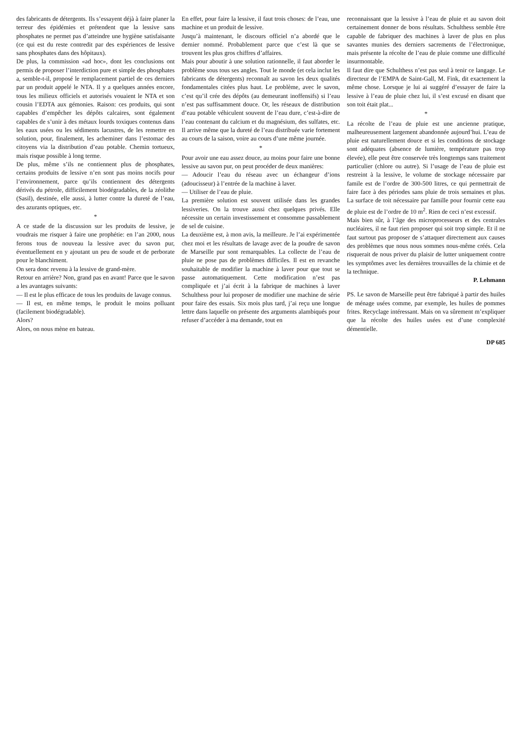des fabricants de détergents. Ils s’essayent déjà à faire planer la terreur des épidémies et prétendent que la lessive sans phosphates ne permet pas d’atteindre une hygiène satisfaisante (ce qui est du reste contredit par des expériences de lessive sans phosphates dans des hôpitaux).
De plus, la commission «ad hoc», dont les conclusions ont permis de proposer l’interdiction pure et simple des phosphates a, semble-t-il, proposé le remplacement partiel de ces derniers par un produit appelé le NTA. Il y a quelques années encore, tous les milieux officiels et autorisés vouaient le NTA et son cousin l’EDTA aux gémonies. Raison: ces produits, qui sont capables d’empêcher les dépôts calcaires, sont également capables de s’unir à des métaux lourds toxiques contenus dans les eaux usées ou les sédiments lacustres, de les remettre en solution, pour, finalement, les acheminer dans l’estomac des citoyens via la distribution d’eau potable. Chemin tortueux, mais risque possible à long terme.
De plus, même s’ils ne contiennent plus de phosphates, certains produits de lessive n’en sont pas moins nocifs pour l’environnement, parce qu’ils contiennent des détergents dérivés du pétrole, difficilement biodégradables, de la zéolithe (Sasil), destinée, elle aussi, à lutter contre la dureté de l’eau, des azurants optiques, etc.
*
A ce stade de la discussion sur les produits de lessive, je voudrais me risquer à faire une prophétie: en l’an 2000, nous ferons tous de nouveau la lessive avec du savon pur, éventuellement en y ajoutant un peu de soude et de perborate pour le blanchiment.
On sera donc revenu à la lessive de grand-mère.
Retour en arrière? Non, grand pas en avant! Parce que le savon a les avantages suivants:
— Il est le plus efficace de tous les produits de lavage connus.
— Il est, en même temps, le produit le moins polluant (facilement biodégradable).
Alors?
Alors, on nous mène en bateau.
En effet, pour faire la lessive, il faut trois choses: de l’eau, une machine et un produit de lessive.
Jusqu’à maintenant, le discours officiel n’a abordé que le dernier nommé. Probablement parce que c’est là que se trouvent les plus gros chiffres d’affaires.
Mais pour aboutir à une solution rationnelle, il faut aborder le problème sous tous ses angles. Tout le monde (et cela inclut les fabricants de détergents) reconnaît au savon les deux qualités fondamentales citées plus haut. Le problème, avec le savon, c’est qu’il crée des dépôts (au demeurant inoffensifs) si l’eau n’est pas suffisamment douce. Or, les réseaux de distribution d’eau potable véhiculent souvent de l’eau dure, c’est-à-dire de l’eau contenant du calcium et du magnésium, des sulfates, etc. Il arrive même que la dureté de l’eau distribuée varie fortement au cours de la saison, voire au cours d’une même journée.
*
Pour avoir une eau assez douce, au moins pour faire une bonne lessive au savon pur, on peut procéder de deux manières:
— Adoucir l’eau du réseau avec un échangeur d’ions (adoucisseur) à l’entrée de la machine à laver.
— Utiliser de l’eau de pluie.
La première solution est souvent utilisée dans les grandes lessiveries. On la trouve aussi chez quelques privés. Elle nécessite un certain investissement et consomme passablement de sel de cuisine.
La deuxième est, à mon avis, la meilleure. Je l’ai expérimentée chez moi et les résultats de lavage avec de la poudre de savon de Marseille pur sont remarquables. La collecte de l’eau de pluie ne pose pas de problèmes difficiles. Il est en revanche souhaitable de modifier la machine à laver pour que tout se passe automatiquement. Cette modification n’est pas compliquée et j’ai écrit à la fabrique de machines à laver Schulthess pour lui proposer de modifier une machine de série pour faire des essais. Six mois plus tard, j’ai reçu une longue lettre dans laquelle on présente des arguments alambiqués pour refuser d’accéder à ma demande, tout en
reconnaissant que la lessive à l’eau de pluie et au savon doit certainement donner de bons résultats. Schulthess semble être capable de fabriquer des machines à laver de plus en plus savantes munies des derniers sacrements de l’électronique, mais présente la récolte de l’eau de pluie comme une difficulté insurmontable.
Il faut dire que Schulthess n’est pas seul à tenir ce langage. Le directeur de l’EMPA de Saint-Gall, M. Fink, dit exactement la même chose. Lorsque je lui ai suggéré d’essayer de faire la lessive à l’eau de pluie chez lui, il s’est excusé en disant que son toit était plat...
*
La récolte de l’eau de pluie est une ancienne pratique, malheureusement largement abandonnée aujourd’hui. L’eau de pluie est naturellement douce et si les conditions de stockage sont adéquates (absence de lumière, température pas trop élevée), elle peut être conservée très longtemps sans traitement particulier (chlore ou autre). Si l’usage de l’eau de pluie est restreint à la lessive, le volume de stockage nécessaire par famile est de l’ordre de 300-500 litres, ce qui permettrait de faire face à des périodes sans pluie de trois semaines et plus. La surface de toit nécessaire par famille pour fournir cette eau de pluie est de l’ordre de 10 m<sup>2</sup>. Rien de ceci n’est excessif.
Mais bien sûr, à l’âge des microprocesseurs et des centrales nucléaires, il ne faut rien proposer qui soit trop simple. Et il ne faut surtout pas proposer de s’attaquer directement aux causes des problèmes que nous nous sommes nous-même créés. Cela risquerait de nous priver du plaisir de lutter uniquement contre les symptômes avec les dernières trouvailles de la chimie et de la technique.
P. Lehmann
PS. Le savon de Marseille peut être fabriqué à partir des huiles de ménage usées comme, par exemple, les huiles de pommes frites. Recyclage intéressant. Mais on va sûrement m’expliquer que la récolte des huiles usées est d’une complexité démentielle.
DP 685